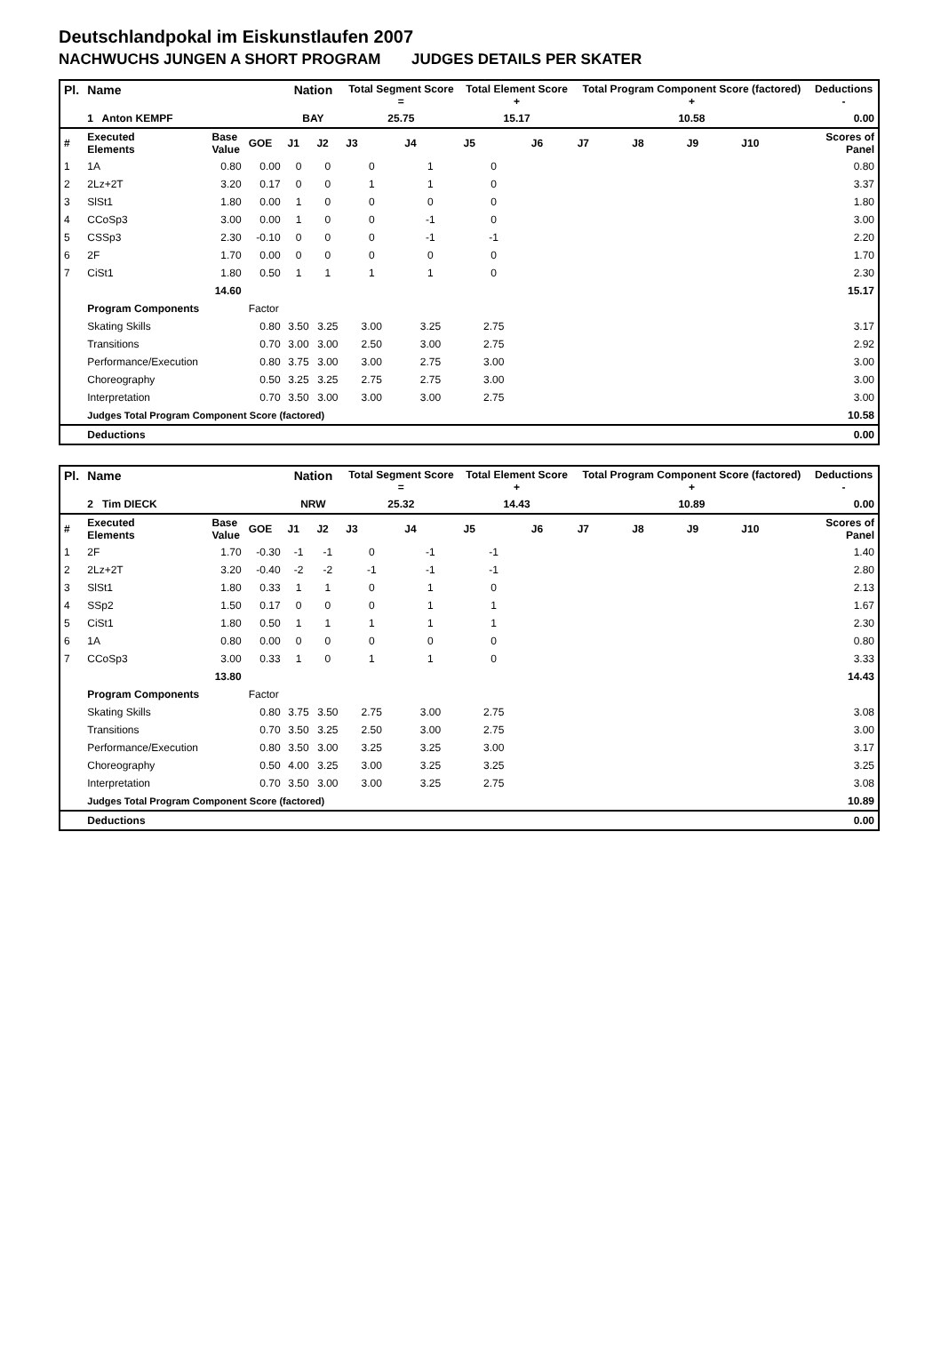Deutschlandpokal im Eiskunstlaufen 2007
NACHWUCHS JUNGEN A SHORT PROGRAM JUDGES DETAILS PER SKATER
| Pl. | Name | | | Nation | | Total Segment Score = | | Total Element Score + | | Total Program Component Score (factored) + | | | | Deductions - | |
| --- | --- | --- | --- | --- | --- | --- | --- | --- | --- | --- | --- | --- | --- | --- | --- |
| | 1 Anton KEMPF | | | BAY | | 25.75 | | 15.17 | | 10.58 | | | | 0.00 | |
| # | Executed Elements | Base Value | GOE | J1 | J2 | J3 | J4 | J5 | J6 | J7 | J8 | J9 | J10 | | Scores of Panel |
| 1 | 1A | 0.80 | 0.00 | 0 | 0 | 0 | 1 | 0 | | | | | | | 0.80 |
| 2 | 2Lz+2T | 3.20 | 0.17 | 0 | 0 | 1 | 1 | 0 | | | | | | | 3.37 |
| 3 | SlSt1 | 1.80 | 0.00 | 1 | 0 | 0 | 0 | 0 | | | | | | | 1.80 |
| 4 | CCoSp3 | 3.00 | 0.00 | 1 | 0 | 0 | -1 | 0 | | | | | | | 3.00 |
| 5 | CSSp3 | 2.30 | -0.10 | 0 | 0 | 0 | -1 | -1 | | | | | | | 2.20 |
| 6 | 2F | 1.70 | 0.00 | 0 | 0 | 0 | 0 | 0 | | | | | | | 1.70 |
| 7 | CiSt1 | 1.80 | 0.50 | 1 | 1 | 1 | 1 | 0 | | | | | | | 2.30 |
| | | 14.60 | | | | | | | | | | | | | 15.17 |
| | Program Components | | Factor | | | | | | | | | | | | |
| | Skating Skills | | 0.80 | 3.50 | 3.25 | 3.00 | 3.25 | 2.75 | | | | | | | 3.17 |
| | Transitions | | 0.70 | 3.00 | 3.00 | 2.50 | 3.00 | 2.75 | | | | | | | 2.92 |
| | Performance/Execution | | 0.80 | 3.75 | 3.00 | 3.00 | 2.75 | 3.00 | | | | | | | 3.00 |
| | Choreography | | 0.50 | 3.25 | 3.25 | 2.75 | 2.75 | 3.00 | | | | | | | 3.00 |
| | Interpretation | | 0.70 | 3.50 | 3.00 | 3.00 | 3.00 | 2.75 | | | | | | | 3.00 |
| | Judges Total Program Component Score (factored) | | | | | | | | | | | | | | 10.58 |
| | Deductions | | | | | | | | | | | | | | 0.00 |
| Pl. | Name | | | Nation | | Total Segment Score = | | Total Element Score + | | Total Program Component Score (factored) + | | | | Deductions - | |
| --- | --- | --- | --- | --- | --- | --- | --- | --- | --- | --- | --- | --- | --- | --- | --- |
| | 2 Tim DIECK | | | NRW | | 25.32 | | 14.43 | | 10.89 | | | | 0.00 | |
| # | Executed Elements | Base Value | GOE | J1 | J2 | J3 | J4 | J5 | J6 | J7 | J8 | J9 | J10 | | Scores of Panel |
| 1 | 2F | 1.70 | -0.30 | -1 | -1 | 0 | -1 | -1 | | | | | | | 1.40 |
| 2 | 2Lz+2T | 3.20 | -0.40 | -2 | -2 | -1 | -1 | -1 | | | | | | | 2.80 |
| 3 | SlSt1 | 1.80 | 0.33 | 1 | 1 | 0 | 1 | 0 | | | | | | | 2.13 |
| 4 | SSp2 | 1.50 | 0.17 | 0 | 0 | 0 | 1 | 1 | | | | | | | 1.67 |
| 5 | CiSt1 | 1.80 | 0.50 | 1 | 1 | 1 | 1 | 1 | | | | | | | 2.30 |
| 6 | 1A | 0.80 | 0.00 | 0 | 0 | 0 | 0 | 0 | | | | | | | 0.80 |
| 7 | CCoSp3 | 3.00 | 0.33 | 1 | 0 | 1 | 1 | 0 | | | | | | | 3.33 |
| | | 13.80 | | | | | | | | | | | | | 14.43 |
| | Program Components | | Factor | | | | | | | | | | | | |
| | Skating Skills | | 0.80 | 3.75 | 3.50 | 2.75 | 3.00 | 2.75 | | | | | | | 3.08 |
| | Transitions | | 0.70 | 3.50 | 3.25 | 2.50 | 3.00 | 2.75 | | | | | | | 3.00 |
| | Performance/Execution | | 0.80 | 3.50 | 3.00 | 3.25 | 3.25 | 3.00 | | | | | | | 3.17 |
| | Choreography | | 0.50 | 4.00 | 3.25 | 3.00 | 3.25 | 3.25 | | | | | | | 3.25 |
| | Interpretation | | 0.70 | 3.50 | 3.00 | 3.00 | 3.25 | 2.75 | | | | | | | 3.08 |
| | Judges Total Program Component Score (factored) | | | | | | | | | | | | | | 10.89 |
| | Deductions | | | | | | | | | | | | | | 0.00 |